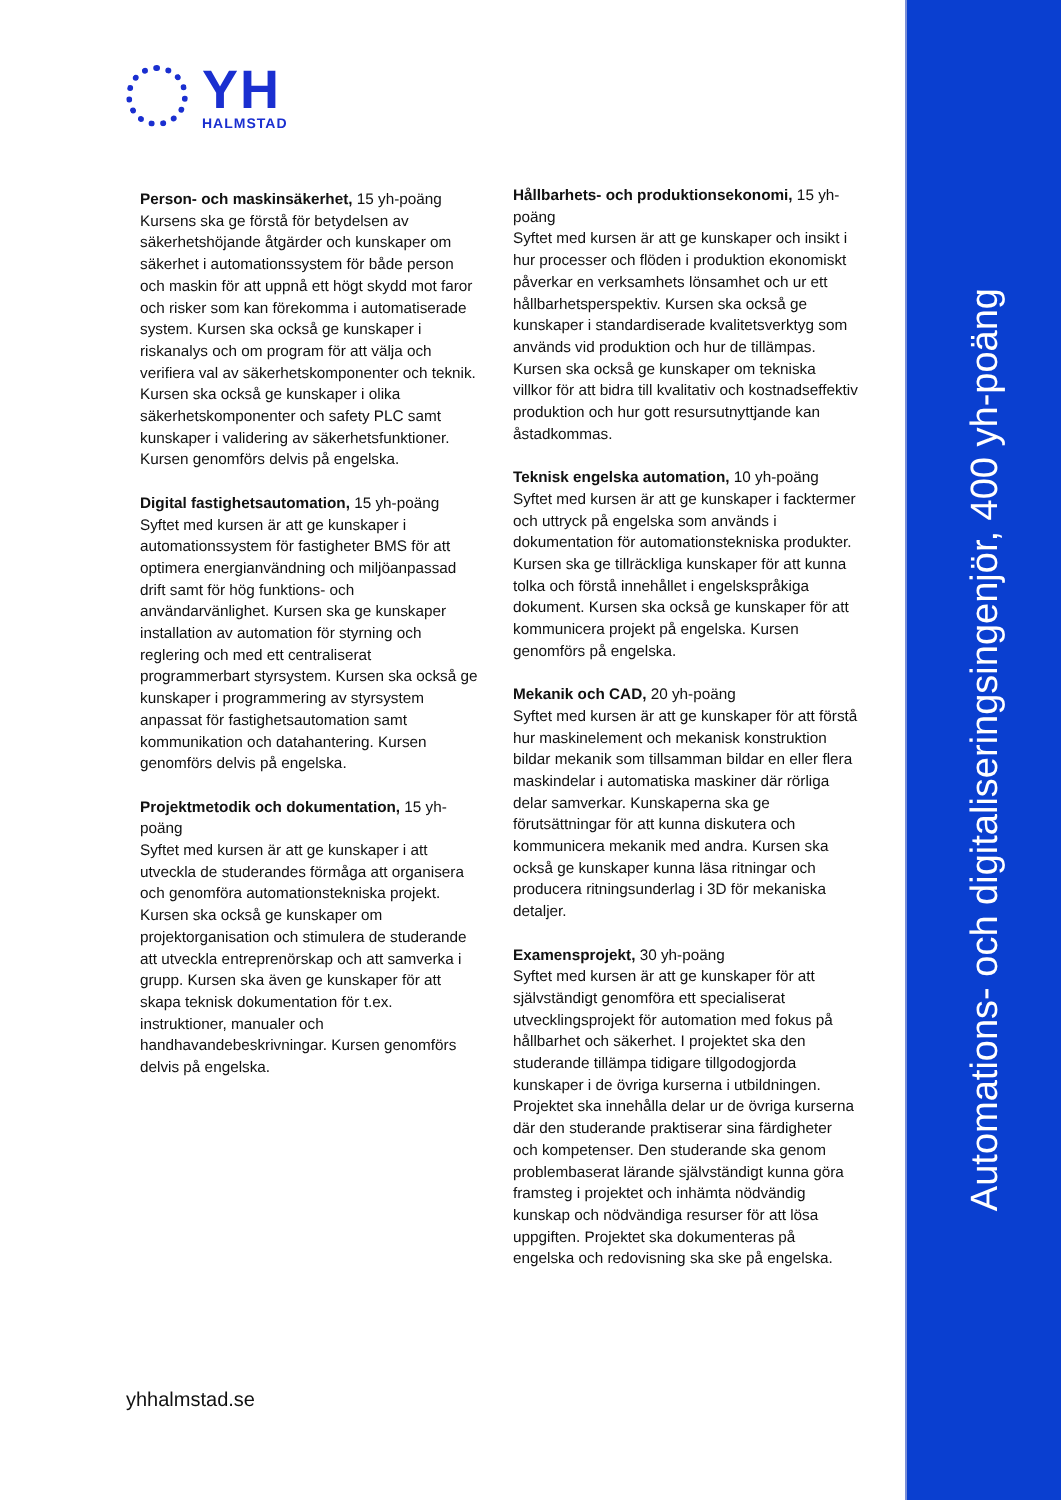YH
HALMSTAD
Person- och maskinsäkerhet, 15 yh-poäng
Kursens ska ge förstå för betydelsen av säkerhetshöjande åtgärder och kunskaper om säkerhet i automationssystem för både person och maskin för att uppnå ett högt skydd mot faror och risker som kan förekomma i automatiserade system. Kursen ska också ge kunskaper i riskanalys och om program för att välja och verifiera val av säkerhetskomponenter och teknik. Kursen ska också ge kunskaper i olika säkerhetskomponenter och safety PLC samt kunskaper i validering av säkerhetsfunktioner. Kursen genomförs delvis på engelska.
Digital fastighetsautomation, 15 yh-poäng
Syftet med kursen är att ge kunskaper i automationssystem för fastigheter BMS för att optimera energianvändning och miljöanpassad drift samt för hög funktions- och användarvänlighet. Kursen ska ge kunskaper installation av automation för styrning och reglering och med ett centraliserat programmerbart styrsystem. Kursen ska också ge kunskaper i programmering av styrsystem anpassat för fastighetsautomation samt kommunikation och datahantering. Kursen genomförs delvis på engelska.
Projektmetodik och dokumentation, 15 yh-poäng
Syftet med kursen är att ge kunskaper i att utveckla de studerandes förmåga att organisera och genomföra automationstekniska projekt. Kursen ska också ge kunskaper om projektorganisation och stimulera de studerande att utveckla entreprenörskap och att samverka i grupp. Kursen ska även ge kunskaper för att skapa teknisk dokumentation för t.ex. instruktioner, manualer och handhavandebeskrivningar. Kursen genomförs delvis på engelska.
Hållbarhets- och produktionsekonomi, 15 yh-poäng
Syftet med kursen är att ge kunskaper och insikt i hur processer och flöden i produktion ekonomiskt påverkar en verksamhets lönsamhet och ur ett hållbarhetsperspektiv. Kursen ska också ge kunskaper i standardiserade kvalitetsverktyg som används vid produktion och hur de tillämpas. Kursen ska också ge kunskaper om tekniska villkor för att bidra till kvalitativ och kostnadseffektiv produktion och hur gott resursutnyttjande kan åstadkommas.
Teknisk engelska automation, 10 yh-poäng
Syftet med kursen är att ge kunskaper i facktermer och uttryck på engelska som används i dokumentation för automationstekniska produkter. Kursen ska ge tillräckliga kunskaper för att kunna tolka och förstå innehållet i engelskspråkiga dokument. Kursen ska också ge kunskaper för att kommunicera projekt på engelska. Kursen genomförs på engelska.
Mekanik och CAD, 20 yh-poäng
Syftet med kursen är att ge kunskaper för att förstå hur maskinelement och mekanisk konstruktion bildar mekanik som tillsamman bildar en eller flera maskindelar i automatiska maskiner där rörliga delar samverkar. Kunskaperna ska ge förutsättningar för att kunna diskutera och kommunicera mekanik med andra. Kursen ska också ge kunskaper kunna läsa ritningar och producera ritningsunderlag i 3D för mekaniska detaljer.
Examensprojekt, 30 yh-poäng
Syftet med kursen är att ge kunskaper för att självständigt genomföra ett specialiserat utvecklingsprojekt för automation med fokus på hållbarhet och säkerhet. I projektet ska den studerande tillämpa tidigare tillgodogjorda kunskaper i de övriga kurserna i utbildningen. Projektet ska innehålla delar ur de övriga kurserna där den studerande praktiserar sina färdigheter och kompetenser. Den studerande ska genom problembaserat lärande självständigt kunna göra framsteg i projektet och inhämta nödvändig kunskap och nödvändiga resurser för att lösa uppgiften. Projektet ska dokumenteras på engelska och redovisning ska ske på engelska.
yhhalmstad.se
Automations- och digitaliseringsingenjör, 400 yh-poäng